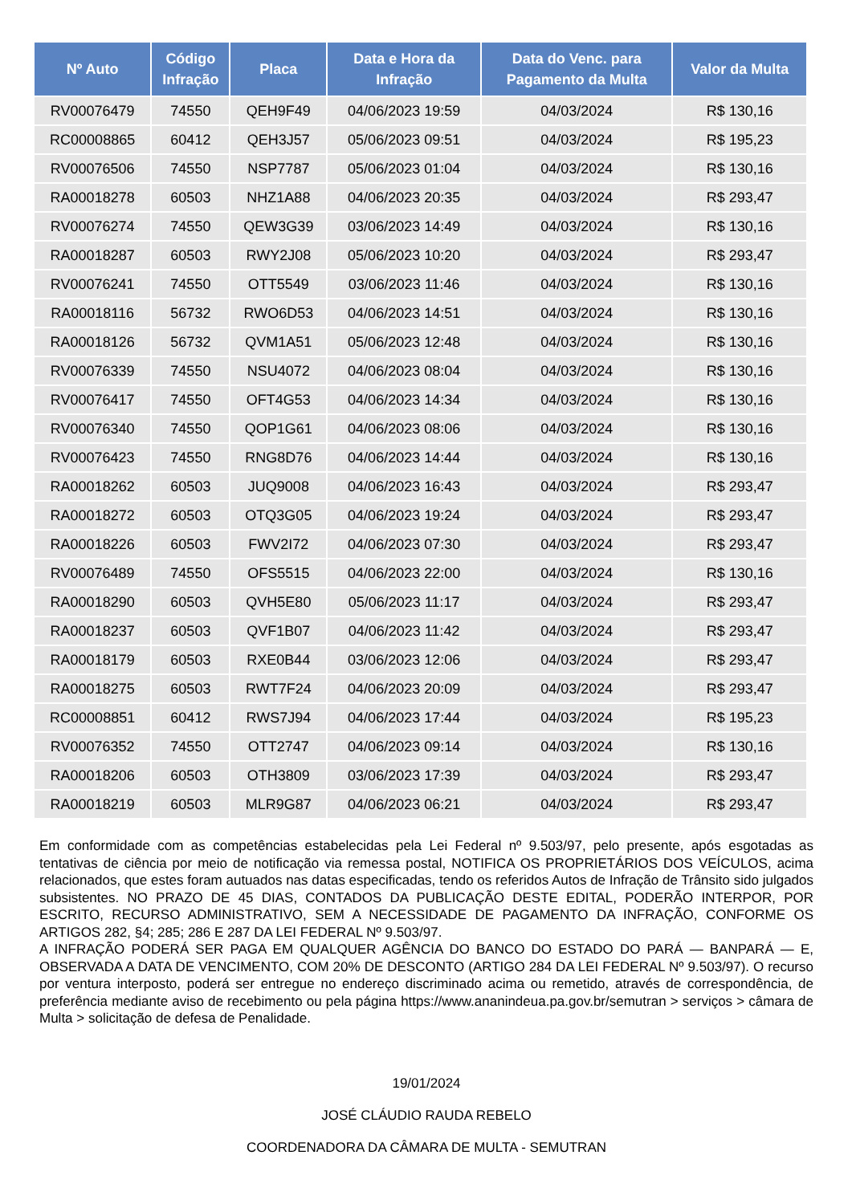| Nº Auto | Código Infração | Placa | Data e Hora da Infração | Data do Venc. para Pagamento da Multa | Valor da Multa |
| --- | --- | --- | --- | --- | --- |
| RV00076479 | 74550 | QEH9F49 | 04/06/2023 19:59 | 04/03/2024 | R$ 130,16 |
| RC00008865 | 60412 | QEH3J57 | 05/06/2023 09:51 | 04/03/2024 | R$ 195,23 |
| RV00076506 | 74550 | NSP7787 | 05/06/2023 01:04 | 04/03/2024 | R$ 130,16 |
| RA00018278 | 60503 | NHZ1A88 | 04/06/2023 20:35 | 04/03/2024 | R$ 293,47 |
| RV00076274 | 74550 | QEW3G39 | 03/06/2023 14:49 | 04/03/2024 | R$ 130,16 |
| RA00018287 | 60503 | RWY2J08 | 05/06/2023 10:20 | 04/03/2024 | R$ 293,47 |
| RV00076241 | 74550 | OTT5549 | 03/06/2023 11:46 | 04/03/2024 | R$ 130,16 |
| RA00018116 | 56732 | RWO6D53 | 04/06/2023 14:51 | 04/03/2024 | R$ 130,16 |
| RA00018126 | 56732 | QVM1A51 | 05/06/2023 12:48 | 04/03/2024 | R$ 130,16 |
| RV00076339 | 74550 | NSU4072 | 04/06/2023 08:04 | 04/03/2024 | R$ 130,16 |
| RV00076417 | 74550 | OFT4G53 | 04/06/2023 14:34 | 04/03/2024 | R$ 130,16 |
| RV00076340 | 74550 | QOP1G61 | 04/06/2023 08:06 | 04/03/2024 | R$ 130,16 |
| RV00076423 | 74550 | RNG8D76 | 04/06/2023 14:44 | 04/03/2024 | R$ 130,16 |
| RA00018262 | 60503 | JUQ9008 | 04/06/2023 16:43 | 04/03/2024 | R$ 293,47 |
| RA00018272 | 60503 | OTQ3G05 | 04/06/2023 19:24 | 04/03/2024 | R$ 293,47 |
| RA00018226 | 60503 | FWV2I72 | 04/06/2023 07:30 | 04/03/2024 | R$ 293,47 |
| RV00076489 | 74550 | OFS5515 | 04/06/2023 22:00 | 04/03/2024 | R$ 130,16 |
| RA00018290 | 60503 | QVH5E80 | 05/06/2023 11:17 | 04/03/2024 | R$ 293,47 |
| RA00018237 | 60503 | QVF1B07 | 04/06/2023 11:42 | 04/03/2024 | R$ 293,47 |
| RA00018179 | 60503 | RXE0B44 | 03/06/2023 12:06 | 04/03/2024 | R$ 293,47 |
| RA00018275 | 60503 | RWT7F24 | 04/06/2023 20:09 | 04/03/2024 | R$ 293,47 |
| RC00008851 | 60412 | RWS7J94 | 04/06/2023 17:44 | 04/03/2024 | R$ 195,23 |
| RV00076352 | 74550 | OTT2747 | 04/06/2023 09:14 | 04/03/2024 | R$ 130,16 |
| RA00018206 | 60503 | OTH3809 | 03/06/2023 17:39 | 04/03/2024 | R$ 293,47 |
| RA00018219 | 60503 | MLR9G87 | 04/06/2023 06:21 | 04/03/2024 | R$ 293,47 |
Em conformidade com as competências estabelecidas pela Lei Federal nº 9.503/97, pelo presente, após esgotadas as tentativas de ciência por meio de notificação via remessa postal, NOTIFICA OS PROPRIETÁRIOS DOS VEÍCULOS, acima relacionados, que estes foram autuados nas datas especificadas, tendo os referidos Autos de Infração de Trânsito sido julgados subsistentes. NO PRAZO DE 45 DIAS, CONTADOS DA PUBLICAÇÃO DESTE EDITAL, PODERÃO INTERPOR, POR ESCRITO, RECURSO ADMINISTRATIVO, SEM A NECESSIDADE DE PAGAMENTO DA INFRAÇÃO, CONFORME OS ARTIGOS 282, §4; 285; 286 E 287 DA LEI FEDERAL Nº 9.503/97.
A INFRAÇÃO PODERÁ SER PAGA EM QUALQUER AGÊNCIA DO BANCO DO ESTADO DO PARÁ — BANPARÁ — E, OBSERVADA A DATA DE VENCIMENTO, COM 20% DE DESCONTO (ARTIGO 284 DA LEI FEDERAL Nº 9.503/97). O recurso por ventura interposto, poderá ser entregue no endereço discriminado acima ou remetido, através de correspondência, de preferência mediante aviso de recebimento ou pela página https://www.ananindeua.pa.gov.br/semutran > serviços > câmara de Multa > solicitação de defesa de Penalidade.
19/01/2024
JOSÉ CLÁUDIO RAUDA REBELO
COORDENADORA DA CÂMARA DE MULTA - SEMUTRAN